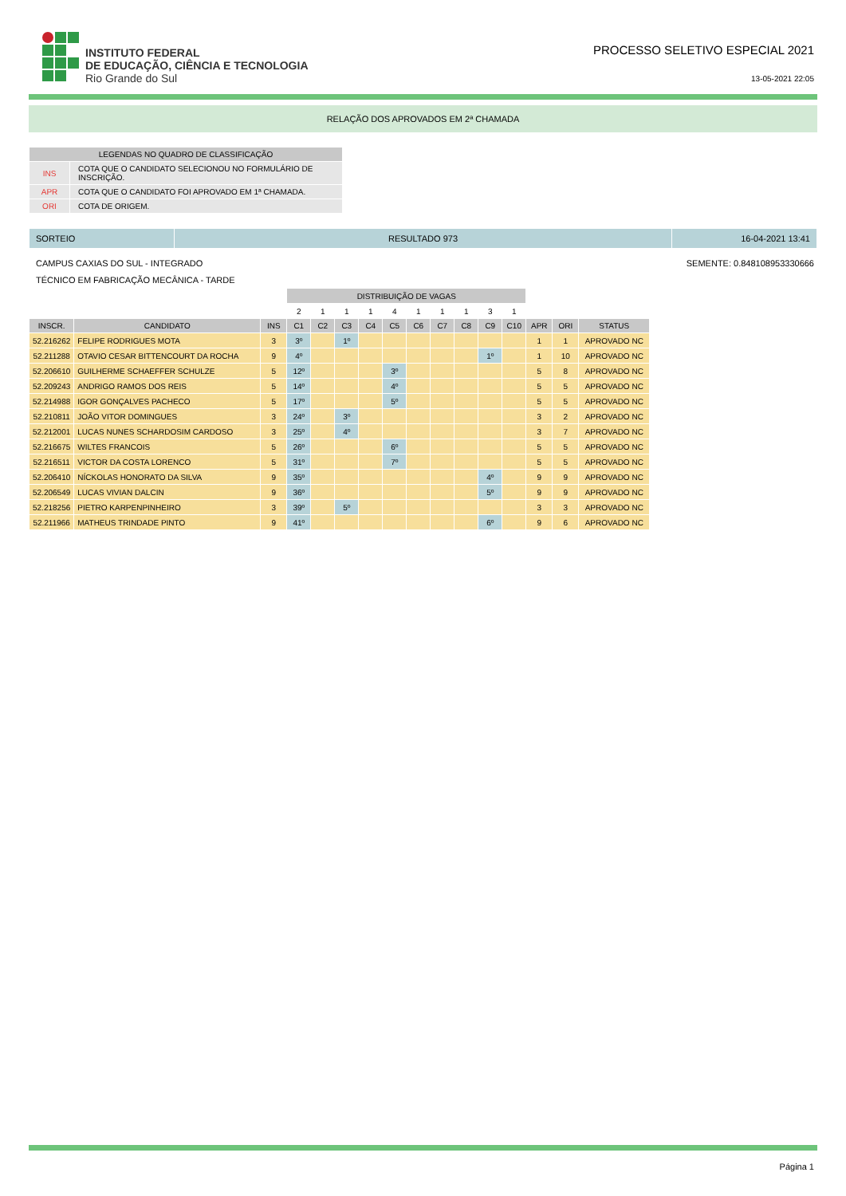INSTITUTO FEDERAL
DE EDUCAÇÃO, CIÊNCIA E TECNOLOGIA
Rio Grande do Sul
PROCESSO SELETIVO ESPECIAL 2021
13-05-2021 22:05
RELAÇÃO DOS APROVADOS EM 2ª CHAMADA
| LEGENDAS NO QUADRO DE CLASSIFICAÇÃO | |
| --- | --- |
| INS | COTA QUE O CANDIDATO SELECIONOU NO FORMULÁRIO DE INSCRIÇÃO. |
| APR | COTA QUE O CANDIDATO FOI APROVADO EM 1ª CHAMADA. |
| ORI | COTA DE ORIGEM. |
| SORTEIO | RESULTADO 973 | 16-04-2021 13:41 |
CAMPUS CAXIAS DO SUL - INTEGRADO SEMENTE: 0.848108953330666
TÉCNICO EM FABRICAÇÃO MECÂNICA - TARDE
| | | | DISTRIBUIÇÃO DE VAGAS | | | | | | | | | | | | |
| | | | 2 | 1 | 1 | 1 | 4 | 1 | 1 | 1 | 3 | 1 | | | |
| INSCR. | CANDIDATO | INS | C1 | C2 | C3 | C4 | C5 | C6 | C7 | C8 | C9 | C10 | APR | ORI | STATUS |
| 52.216262 | FELIPE RODRIGUES MOTA | 3 | 3º | | 1º | | | | | | | | 1 | 1 | APROVADO NC |
| 52.211288 | OTAVIO CESAR BITTENCOURT DA ROCHA | 9 | 4º | | | | | | | | 1º | | 1 | 10 | APROVADO NC |
| 52.206610 | GUILHERME SCHAEFFER SCHULZE | 5 | 12º | | | | 3º | | | | | | 5 | 8 | APROVADO NC |
| 52.209243 | ANDRIGO RAMOS DOS REIS | 5 | 14º | | | | 4º | | | | | | 5 | 5 | APROVADO NC |
| 52.214988 | IGOR GONÇALVES PACHECO | 5 | 17º | | | | 5º | | | | | | 5 | 5 | APROVADO NC |
| 52.210811 | JOÃO VITOR DOMINGUES | 3 | 24º | | 3º | | | | | | | | 3 | 2 | APROVADO NC |
| 52.212001 | LUCAS NUNES SCHARDOSIM CARDOSO | 3 | 25º | | 4º | | | | | | | | 3 | 7 | APROVADO NC |
| 52.216675 | WILTES FRANCOIS | 5 | 26º | | | | 6º | | | | | | 5 | 5 | APROVADO NC |
| 52.216511 | VICTOR DA COSTA LORENCO | 5 | 31º | | | | 7º | | | | | | 5 | 5 | APROVADO NC |
| 52.206410 | NÍCKOLAS HONORATO DA SILVA | 9 | 35º | | | | | | | | 4º | | 9 | 9 | APROVADO NC |
| 52.206549 | LUCAS VIVIAN DALCIN | 9 | 36º | | | | | | | | 5º | | 9 | 9 | APROVADO NC |
| 52.218256 | PIETRO KARPENPINHEIRO | 3 | 39º | | 5º | | | | | | | | 3 | 3 | APROVADO NC |
| 52.211966 | MATHEUS TRINDADE PINTO | 9 | 41º | | | | | | | | 6º | | 9 | 6 | APROVADO NC |
Página 1